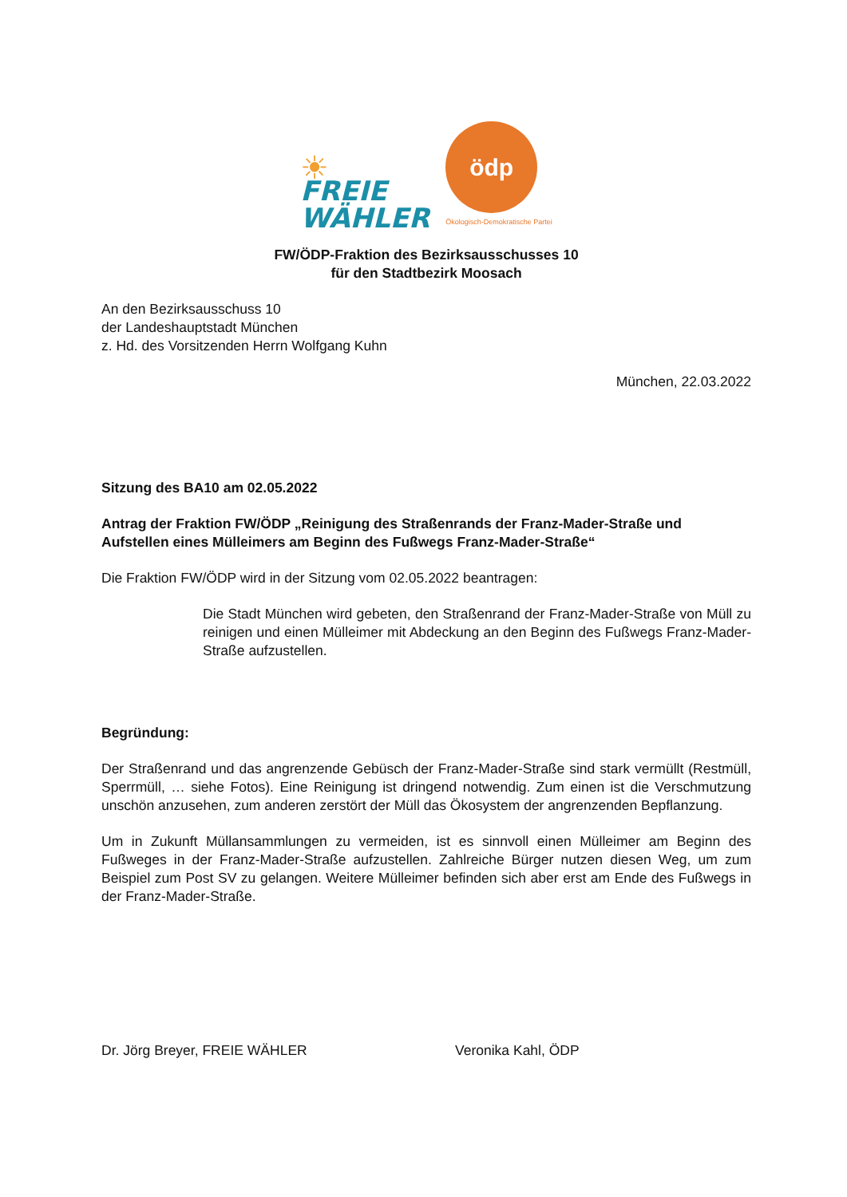☀
FREIE
WÄHLER
ödp
Ökologisch-Demokratische Partei
FW/ÖDP-Fraktion des Bezirksausschusses 10
für den Stadtbezirk Moosach
An den Bezirksausschuss 10
der Landeshauptstadt München
z. Hd. des Vorsitzenden Herrn Wolfgang Kuhn
München, 22.03.2022
Sitzung des BA10 am 02.05.2022
Antrag der Fraktion FW/ÖDP „Reinigung des Straßenrands der Franz-Mader-Straße und Aufstellen eines Mülleimers am Beginn des Fußwegs Franz-Mader-Straße“
Die Fraktion FW/ÖDP wird in der Sitzung vom 02.05.2022 beantragen:
Die Stadt München wird gebeten, den Straßenrand der Franz-Mader-Straße von Müll zu reinigen und einen Mülleimer mit Abdeckung an den Beginn des Fußwegs Franz-Mader-Straße aufzustellen.
Begründung:
Der Straßenrand und das angrenzende Gebüsch der Franz-Mader-Straße sind stark vermüllt (Restmüll, Sperrmüll, … siehe Fotos). Eine Reinigung ist dringend notwendig. Zum einen ist die Verschmutzung unschön anzusehen, zum anderen zerstört der Müll das Ökosystem der angrenzenden Bepflanzung.
Um in Zukunft Müllansammlungen zu vermeiden, ist es sinnvoll einen Mülleimer am Beginn des Fußweges in der Franz-Mader-Straße aufzustellen. Zahlreiche Bürger nutzen diesen Weg, um zum Beispiel zum Post SV zu gelangen. Weitere Mülleimer befinden sich aber erst am Ende des Fußwegs in der Franz-Mader-Straße.
Dr. Jörg Breyer, FREIE WÄHLER Veronika Kahl, ÖDP